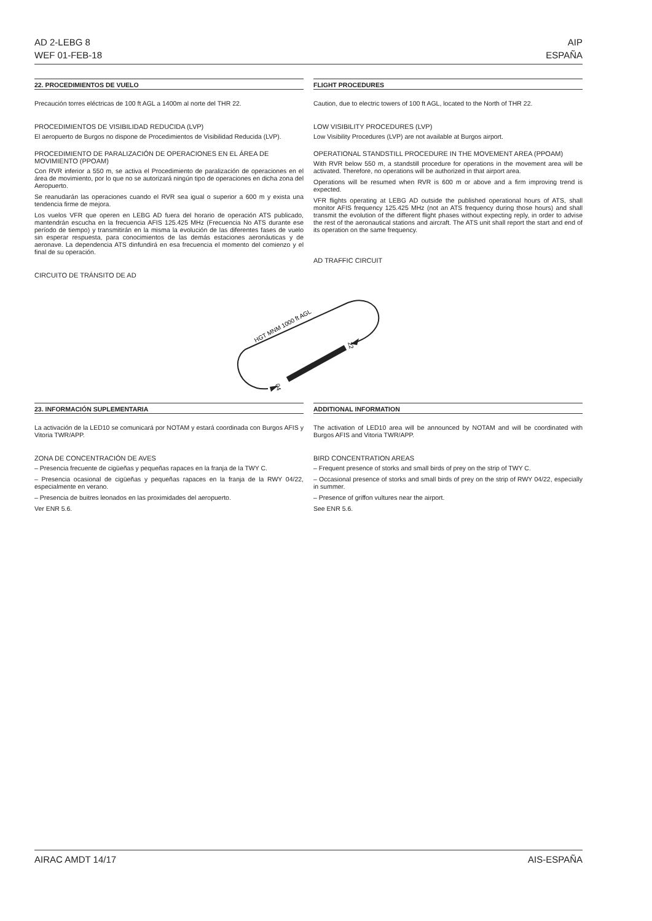AD 2-LEBG 8
WEF 01-FEB-18
AIP
ESPAÑA
22. PROCEDIMIENTOS DE VUELO FLIGHT PROCEDURES
Precaución torres eléctricas de 100 ft AGL a 1400m al norte del THR 22.
PROCEDIMIENTOS DE VISIBILIDAD REDUCIDA (LVP)
El aeropuerto de Burgos no dispone de Procedimientos de Visibilidad Reducida (LVP).
PROCEDIMIENTO DE PARALIZACIÓN DE OPERACIONES EN EL ÁREA DE MOVIMIENTO (PPOAM)
Con RVR inferior a 550 m, se activa el Procedimiento de paralización de operaciones en el área de movimiento, por lo que no se autorizará ningún tipo de operaciones en dicha zona del Aeropuerto.
Se reanudarán las operaciones cuando el RVR sea igual o superior a 600 m y exista una tendencia firme de mejora.
Los vuelos VFR que operen en LEBG AD fuera del horario de operación ATS publicado, mantendrán escucha en la frecuencia AFIS 125.425 MHz (Frecuencia No ATS durante ese período de tiempo) y transmitirán en la misma la evolución de las diferentes fases de vuelo sin esperar respuesta, para conocimientos de las demás estaciones aeronáuticas y de aeronave. La dependencia ATS dinfundirá en esa frecuencia el momento del comienzo y el final de su operación.
CIRCUITO DE TRÁNSITO DE AD
Caution, due to electric towers of 100 ft AGL, located to the North of THR 22.
LOW VISIBILITY PROCEDURES (LVP)
Low Visibility Procedures (LVP) are not available at Burgos airport.
OPERATIONAL STANDSTILL PROCEDURE IN THE MOVEMENT AREA (PPOAM)
With RVR below 550 m, a standstill procedure for operations in the movement area will be activated. Therefore, no operations will be authorized in that airport area.
Operations will be resumed when RVR is 600 m or above and a firm improving trend is expected.
VFR flights operating at LEBG AD outside the published operational hours of ATS, shall monitor AFIS frequency 125.425 MHz (not an ATS frequency during those hours) and shall transmit the evolution of the different flight phases without expecting reply, in order to advise the rest of the aeronautical stations and aircraft. The ATS unit shall report the start and end of its operation on the same frequency.
AD TRAFFIC CIRCUIT
04
22
HGT MNM 1000 ft AGL
23. INFORMACIÓN SUPLEMENTARIA ADDITIONAL INFORMATION
La activación de la LED10 se comunicará por NOTAM y estará coordinada con Burgos AFIS y Vitoria TWR/APP.
ZONA DE CONCENTRACIÓN DE AVES
– Presencia frecuente de cigüeñas y pequeñas rapaces en la franja de la TWY C.
– Presencia ocasional de cigüeñas y pequeñas rapaces en la franja de la RWY 04/22, especialmente en verano.
– Presencia de buitres leonados en las proximidades del aeropuerto.
Ver ENR 5.6.
The activation of LED10 area will be announced by NOTAM and will be coordinated with Burgos AFIS and Vitoria TWR/APP.
BIRD CONCENTRATION AREAS
– Frequent presence of storks and small birds of prey on the strip of TWY C.
– Occasional presence of storks and small birds of prey on the strip of RWY 04/22, especially in summer.
– Presence of griffon vultures near the airport.
See ENR 5.6.
AIRAC AMDT 14/17 AIS-ESPAÑA